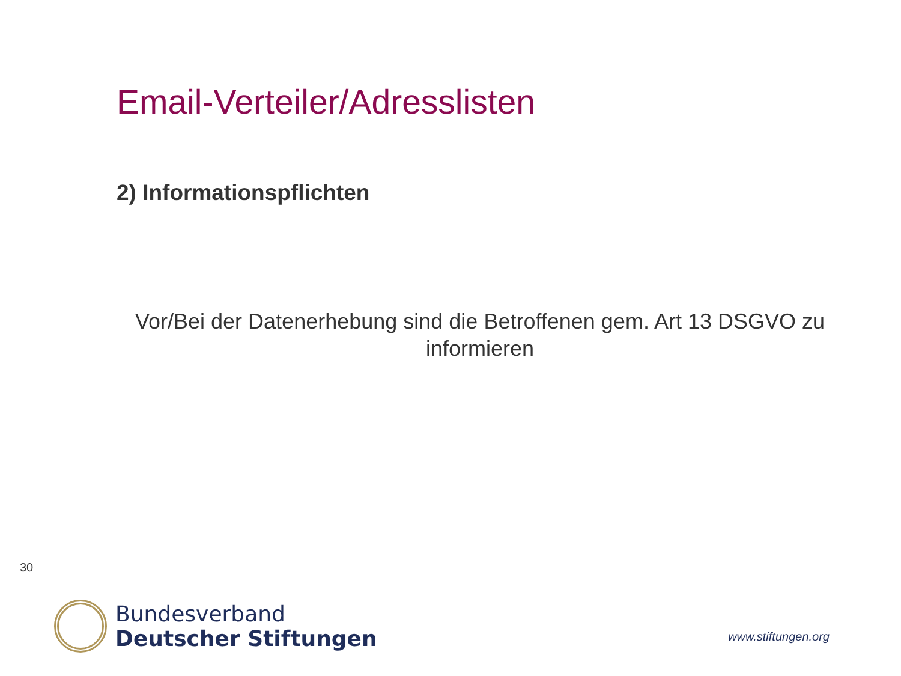Email-Verteiler/Adresslisten
2) Informationspflichten
Vor/Bei der Datenerhebung sind die Betroffenen gem. Art 13 DSGVO zu informieren
30
Bundesverband
Deutscher Stiftungen
www.stiftungen.org